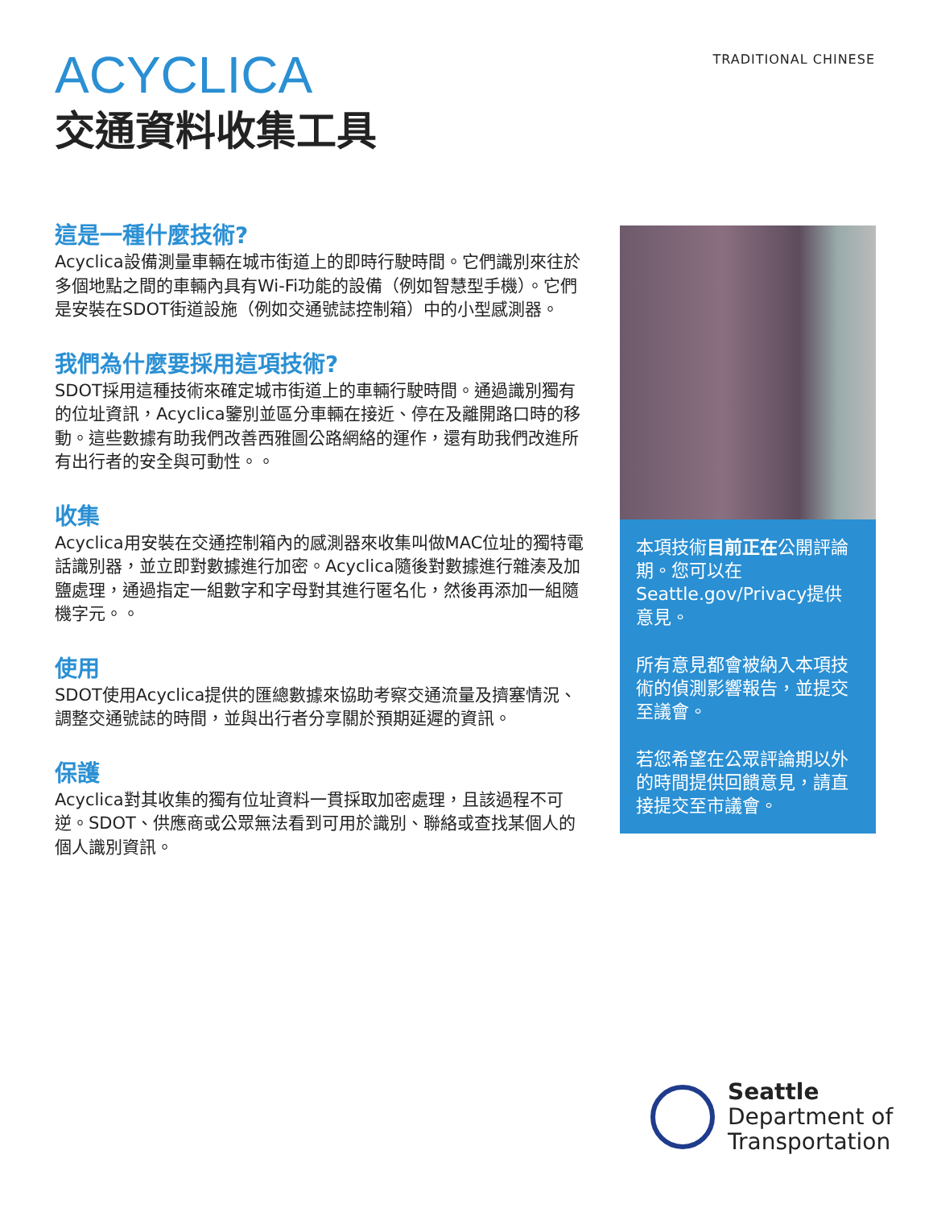TRADITIONAL CHINESE
ACYCLICA
交通資料收集工具
這是一種什麼技術?
Acyclica設備測量車輛在城市街道上的即時行駛時間。它們識別來往於多個地點之間的車輛內具有Wi-Fi功能的設備（例如智慧型手機）。它們是安裝在SDOT街道設施（例如交通號誌控制箱）中的小型感測器。
我們為什麼要採用這項技術?
SDOT採用這種技術來確定城市街道上的車輛行駛時間。通過識別獨有的位址資訊，Acyclica鑒別並區分車輛在接近、停在及離開路口時的移動。這些數據有助我們改善西雅圖公路網絡的運作，還有助我們改進所有出行者的安全與可動性。。
收集
Acyclica用安裝在交通控制箱內的感測器來收集叫做MAC位址的獨特電話識別器，並立即對數據進行加密。Acyclica隨後對數據進行雜湊及加鹽處理，通過指定一組數字和字母對其進行匿名化，然後再添加一組隨機字元。。
使用
SDOT使用Acyclica提供的匯總數據來協助考察交通流量及擠塞情況、調整交通號誌的時間，並與出行者分享關於預期延遲的資訊。
保護
Acyclica對其收集的獨有位址資料一貫採取加密處理，且該過程不可逆。SDOT、供應商或公眾無法看到可用於識別、聯絡或查找某個人的個人識別資訊。
本項技術目前正在公開評論期。您可以在Seattle.gov/Privacy提供意見。
所有意見都會被納入本項技術的偵測影響報告，並提交至議會。
若您希望在公眾評論期以外的時間提供回饋意見，請直接提交至市議會。
Seattle
Department of
Transportation